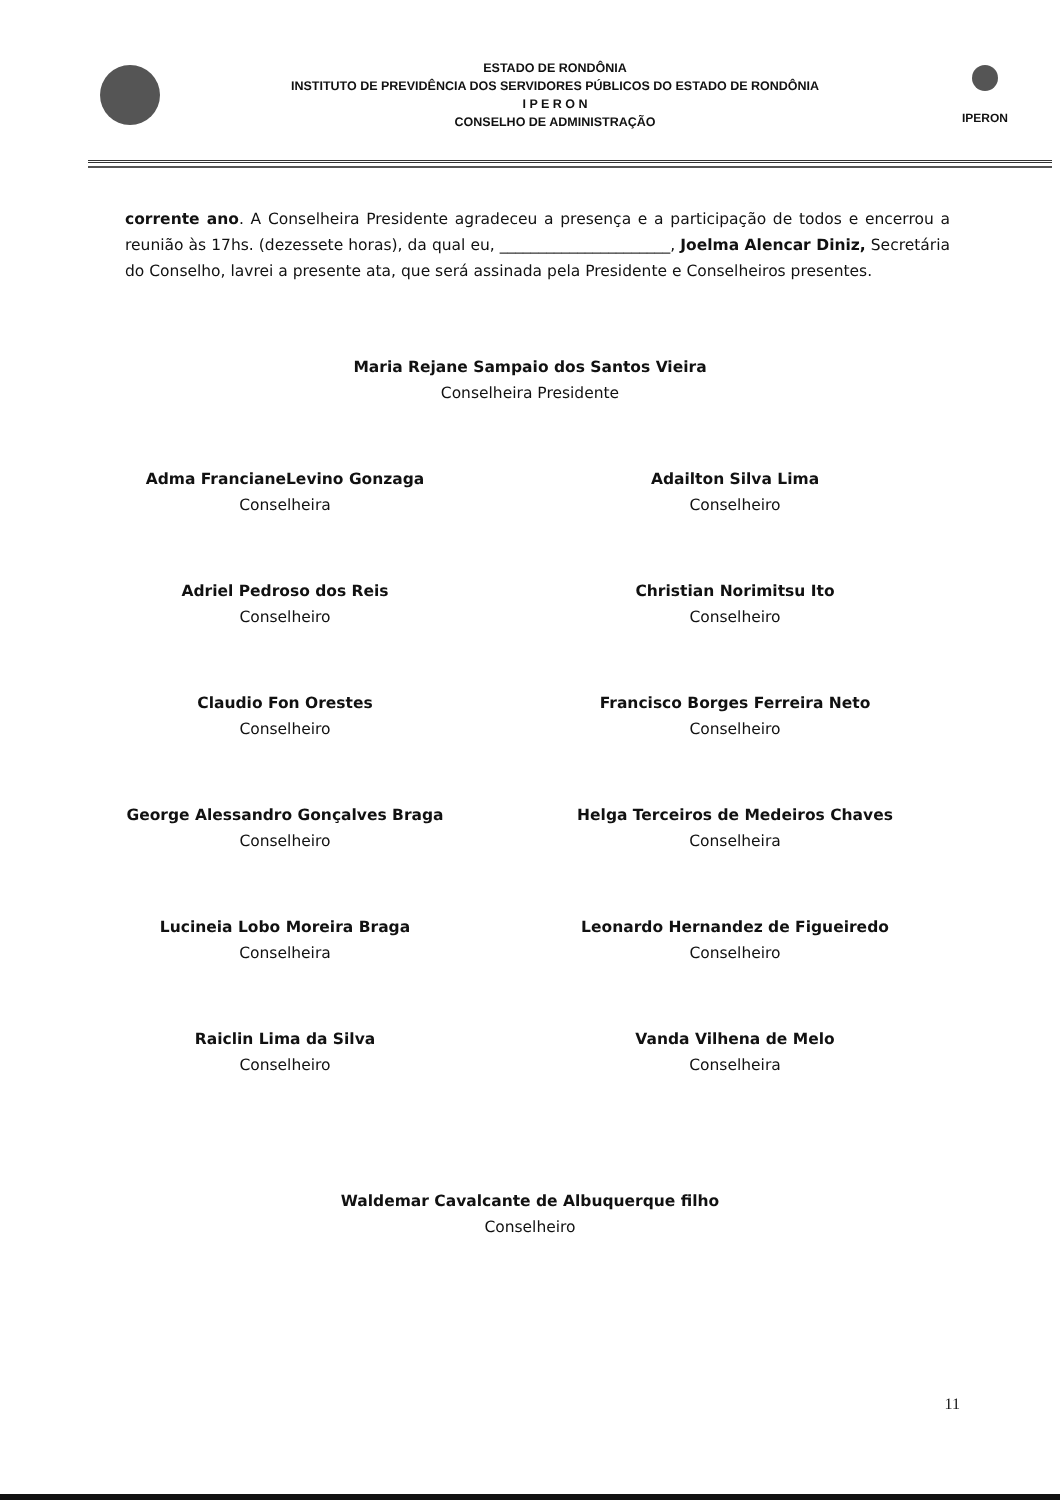ESTADO DE RONDÔNIA
INSTITUTO DE PREVIDÊNCIA DOS SERVIDORES PÚBLICOS DO ESTADO DE RONDÔNIA
I P E R O N
CONSELHO DE ADMINISTRAÇÃO
IPERON
corrente ano. A Conselheira Presidente agradeceu a presença e a participação de todos e encerrou a reunião às 17hs. (dezessete horas), da qual eu, ______________________, Joelma Alencar Diniz, Secretária do Conselho, lavrei a presente ata, que será assinada pela Presidente e Conselheiros presentes.
Maria Rejane Sampaio dos Santos Vieira
Conselheira Presidente
Adma FrancianeLevino Gonzaga
Conselheira
Adailton Silva Lima
Conselheiro
Adriel Pedroso dos Reis
Conselheiro
Christian Norimitsu Ito
Conselheiro
Claudio Fon Orestes
Conselheiro
Francisco Borges Ferreira Neto
Conselheiro
George Alessandro Gonçalves Braga
Conselheiro
Helga Terceiros de Medeiros Chaves
Conselheira
Lucineia Lobo Moreira Braga
Conselheira
Leonardo Hernandez de Figueiredo
Conselheiro
Raiclin Lima da Silva
Conselheiro
Vanda Vilhena de Melo
Conselheira
Waldemar Cavalcante de Albuquerque filho
Conselheiro
11